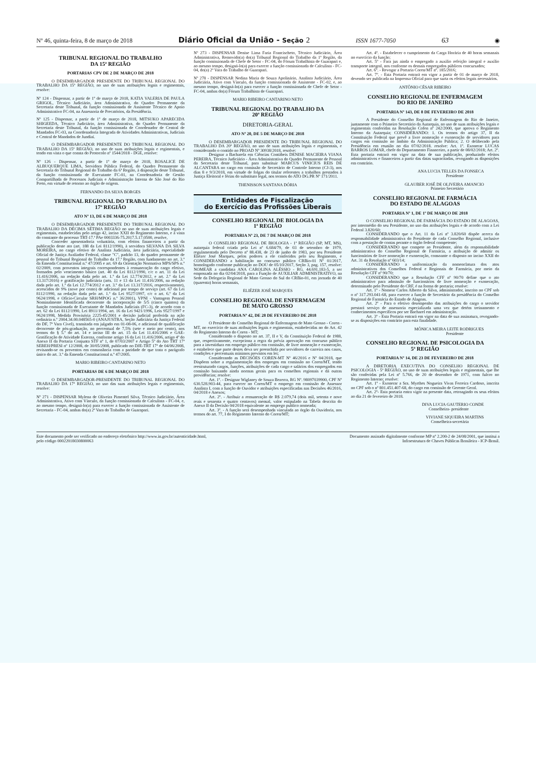Nº 46, quinta-feira, 8 de março de 2018 Diário Oficial da União - Seção 2 ISSN 1677-7050 63 ◉
TRIBUNAL REGIONAL DO TRABALHO
DA 15ª REGIÃO
PORTARIAS CPV DE 2 DE MARÇO DE 2018
O DESEMBARGADOR PRESIDENTE DO TRIBUNAL REGIONAL DO TRABALHO DA 15ª REGIÃO, no uso de suas atribuições legais e regimentais, resolve:
Nº 124 - Dispensar, a partir de 1º de março de 2018, KATIA VALERIA DE PAULA GRIGOL, Técnico Judiciário, área Administrativa, do Quadro Permanente da Secretaria deste Tribunal, da função comissionada de Assistente Técnico de Apoio Administrativo FC-04, na Assessoria de Precatórios, da Presidência.
Nº 125 - Dispensar, a partir de 1º de março de 2018, MITSUKO APARECIDA SHIGEEDA, Técnico Judiciário, área Administrativa, do Quadro Permanente da Secretaria deste Tribunal, da função comissionada de Coordenador de Central de Mandados FC-03, na Coordenadoria Integrada de Atividades Administrativas, Judiciais e Central de Mandados de Jundiaí.
O DESEMBARGADOR PRESIDENTE DO TRIBUNAL REGIONAL DO TRABALHO DA 15ª REGIÃO, no uso de suas atribuições legais e regimentais, e tendo em vista o que consta do Protocolo nº 1544/2018 - DGE, resolve:
Nº 126 - Dispensar, a partir de 1º de março de 2018, ROSALICE DE ALBUQUERQUE LIMA, Servidora Pública Federal, do Quadro Permanente da Secretaria do Tribunal Regional do Trabalho da 6ª Região, à disposição deste Tribunal, da função comissionada de Executante FC-01, na Coordenadoria de Gestão Compartilhada de Processos Judiciais e Administração Interna de São José do Rio Preto, em virtude de retorno ao órgão de origem.
FERNANDO DA SILVA BORGES
TRIBUNAL REGIONAL DO TRABALHO DA
17ª REGIÃO
ATO Nº 13, DE 6 DE MARÇO DE 2018
O DESEMBARGADOR PRESIDENTE DO TRIBUNAL REGIONAL DO TRABALHO DA DÉCIMA SÉTIMA REGIÃO no uso de suas atribuições legais e regimentais, estabelecidas pelo artigo 42, inciso XXII do Regimento Interno, e à vista do constante do processo TRT-17.ª PAe 0003336-75.2017.5.17.0500, resolve,
Conceder aposentadoria voluntária, com efeitos financeiros a partir da publicação deste ato (art. 188 da Lei 8112/1990), à servidora SILVANA DA SILVA MOREIRA, no cargo efetivo de Analista Judiciária, área judiciária, especialidade Oficial de Justiça Avaliador Federal, classe "C", padrão 13, do quadro permanente de pessoal do Tribunal Regional do Trabalho da 17.ª Região, com fundamento no art. 3.º da Emenda Constitucional n.º 47/2005 e art. 69 da Orientação Normativa MPS/SPS n.º 02/2009, com proventos integrais correspondentes à remuneração do cargo efetivo, formados pelo vencimento básico (art. 40 da Lei 8112/1990, c/c o art. 11 da Lei 11.416/2006, na redação dada pelo art. 1.º da Lei 12.774/2012, e art. 2.º da Lei 13.317/2016) e gratificação judiciária (arts. 11 e 13 da Lei 11.416/2006, na redação dada pelo art. 1.º da Lei 12.774/2012 e art. 3.º da Lei 13.317/2016, respectivamente), acrescidos de 9% (nove por cento) de adicional por tempo de serviço (art. 67 da Lei 8112/1990, na redação dada pelo art. 1.º da Lei 9527/1997, c/c o art. 6.º da Lei 9624/1998, e Ofício-Circular SRH/MPOG n.º 36/2001), VPNI - Vantagem Pessoal Nominalmente Identificada decorrente da incorporação de 5/5 (cinco quintos) da função comissionada de Executante de Mandados Judiciais (FC-3), de acordo com o art. 62 da Lei 8112/1990, Lei 8911/1994, art. 16 da Lei 9421/1996, Leis 9527/1997 e 9624/1998, Medida Provisória 2225-45/2001 e decisão judicial proferida na ação ordinária n.º 2004.34.00.048565-0 (ANAJUSTRA, Seção Judiciária da Justiça Federal do DF, 7ª Vara Cível), transitada em julgado em 01-08-06, e adicional de qualificação decorrente de pós-graduação, no percentual de 7,5% (sete e meio por cento), nos termos do § 5.º do art. 14 e inciso III do art. 15 da Lei 11.416/2006 e GAE-Gratificação de Atividade Externa, conforme artigo 16 da Lei 11.416/2006, artigo 4º do Anexo II da Portaria Conjunta STF nº 1, de 07/03/2007 e Artigo 5º do Ato TRT 17ª SEREH/PRESI nº 12/2008, de 30/05/2008, publicado no DJE-TRT 17ª de 04/06/2008, revisando-se os proventos em consonância com a paridade de que trata o parágrafo único do art. 3.º da Emenda Constitucional n.º 47/2005.
MARIO RIBEIRO CANTARINO NETO
PORTARIAS DE 6 DE MARÇO DE 2018
O DESEMBARGADOR-PRESIDENTE DO TRIBUNAL REGIONAL DO TRABALHO DA 17ª REGIÃO, no uso das suas atribuições legais e regimentais, resolve:
Nº 271 - DISPENSAR Mylena de Oliveira Pimentel Silva, Técnico Judiciário, Área Administrativa, Ativo com Vínculo, da função comissionada de Calculista - FC-04, e, ao mesmo tempo, designá-lo(a) para exercer a função comissionada de Assistente de Secretaria - FC-04, ambas do(a) 2ª Vara do Trabalho de Guarapari.
Nº 273 - DISPENSAR Denise Lima Faria Francischeto, Técnico Judiciário, Área Administrativa, Removido(a) do(a) Tribunal Regional do Trabalho da 1ª Região, da função comissionada de Chefe de Setor - FC-04, do Fórum Trabalhista de Guarapari e, ao mesmo tempo, designá-lo(a) para exercer a função comissionada de Calculista - FC-04, do(a) 2ª Vara do Trabalho de Guarapari.
Nº 278 - DISPENSAR Nedina Maria de Souza Apolinário, Analista Judiciário, Área Judiciária, Ativo com Vínculo, da função comissionada de Assistente - FC-02, e, ao mesmo tempo, designá-lo(a) para exercer a função comissionada de Chefe de Setor - FC-04, ambas do(a) Fórum Trabalhista de Guarapari.
MARIO RIBEIRO CANTARINO NETO
TRIBUNAL REGIONAL DO TRABALHO DA
20ª REGIÃO
DIRETORIA-GERAL
ATO Nº 20, DE 5 DE MARÇO DE 2018
O DESEMBARGADOR PRESIDENTE DO TRIBUNAL REGIONAL DO TRABALHO DA 20ª REGIÃO, no uso de suas atribuições legais e regimentais, e considerando o contido no PROAD Nº 30938/2018, resolve:
Designar a Bacharela em Ciências Contábeis DENISE MACIEIRA VIANA PEREIRA, Técnico Judiciário - Área Administrativa do Quadro Permanente de Pessoal da Secretaria deste Tribunal, para substituir MARCUS VINICIUS REIS DE ALCANTARA no cargo em comissão de Secretário de Controle Interno (CJ-3), nos dias 8 e 9/3/2018, em virtude de folgas do titular referentes a trabalhos prestados à Justiça Eleitoral e férias do substituto legal, nos termos do ATO DG.PR Nº 171/2011.
THENISSON SANTANA DÓRIA
Entidades de Fiscalização
do Exercício das Profissões Liberais
CONSELHO REGIONAL DE BIOLOGIA DA
1ª REGIÃO
PORTARIA Nº 23, DE 7 DE MARÇO DE 2018
O CONSELHO REGIONAL DE BIOLOGIA - 1ª REGIÃO (SP, MT, MS), autarquia federal criada pela Lei nº 6.684/79, de 03 de setembro de 1979, regulamentada pelo Decreto nº 88.438, de 23 de junho de 1983, por seu Presidente Eliézer José Marques, pelos poderes a ele conferidos pelo seu Regimento, e CONSIDERANDO a habilitação no concurso público CRBio-01 Nº 01/2017, homologado conforme publicação no DOU de 05/10/2017, Seção 3, pag. 157, resolve: NOMEAR a candidata ANA CAROLINA ALÉSSIO - RG. 44.691.183-5, a ser empossada no dia 02/04/2018, para a Função de AUXILIAR ADMINISTRATIVO, na Sede da Delegacia Regional de Mato Grosso do Sul do CRBio-01, em jornada de 40 (quarenta) horas semanais,
ELIÉZER JOSÉ MARQUES
CONSELHO REGIONAL DE ENFERMAGEM
DE MATO GROSSO
PORTARIA Nº 42, DE 28 DE FEVEREIRO DE 2018
O Presidente do Conselho Regional de Enfermagem de Mato Grosso - Coren - MT, no exercício de suas atribuições legais e regimentais, estabelecidas no do Art. 42 do Regimento Interno do Coren - MT;
Considerando o disposto no art. 37, II e V, da Constituição Federal de 1988, que, respectivamente, excepciona a regra da prévia aprovação em concurso público para a investidura em emprego público em comissão, de livre nomeação e exoneração, e estabelece que parte destes deva ser preenchida por servidores de carreira nos casos, condições e percentuais mínimos previstos em lei;
Considerando as DECISÕES COREN-MT Nº 46/2016 e Nº 04/2018, que Dispõem sobre a regulamentação dos empregos em comissão no Coren/MT, tendo reestruturado cargos, funções, atribuições de cada cargo e salários dos empregados em comissão baixando ainda normas gerais para os conselhos regionais e dá outras providências; resolve:
Art. 1º. - Designar Wiglaney de Souza Bezerra, RG Nº. 98097039900, CPF Nº 630.528.903-44, para exercer no Coren/MT o emprego em comissão de Assessor Analista I, com a função de Ouvidor e atribuições especificadas nas Decisões 46/2016, 04/2018 e Anexos;
Art. 2º. - Atribuir a remuneração de R$ 2.079,74 (dois mil, setenta e nove reais e sessenta e quatro centavos) mensal, valor estipulado na Tabela descrita do Anexo II da Decisão 04/2018 equivalente ao emprego publico nomeada;
Art. 3º. - A função será desempenhada vinculada ao órgão da Ouvidoria, nos termos do art. 77, I do Regimento Interno do Coren/MT;
Art. 4º. - Estabelecer o cumprimento da Carga Horária de 40 horas semanais no exercício da função;
Art. 5º - Fara jus ainda o empregado a auxilio refeição integral e auxílio transporte integral, nos conforme os demais empregados públicos concursados;
Art. 6º. - Revogar a Portaria Coren/MT nº. 185/2016;
Art. 7º. - Esta Portaria entrará em vigor a partir de 01 de março de 2018, devendo ser publicada na Imprensa Oficial para que surta os efeitos legais necessários.
ANTÔNIO CÉSAR RIBEIRO
CONSELHO REGIONAL DE ENFERMAGEM
DO RIO DE JANEIRO
PORTARIA Nº 143, DE 8 DE FEVEREIRO DE 2018
A Presidente do Conselho Regional de Enfermagem do Rio de Janeiro, juntamente com o Primeiro Secretário da Autarquia, no uso de suas atribuições legais e regimentais conferidas na Resolução Cofen nº 242/2000, que aprova o Regimento Interno da Autarquia; CONSIDERANDO: 1. Os termos do artigo 37, II da Constituição Federal que prevê a livre nomeação e exoneração de servidores para cargos em comissão no âmbito da Administração Pública; 2. O deliberado pela Presidência em reunião no dia 07/02/2018. resolve: Art. 1º. Exonerar LUCAS BARROS LOMAR, chefe do Departamento Financeiro, a partir de 08/02/2018; Art. 2º. Esta portaria entrará em vigor na data de sua publicação, produzindo efeitos administrativos e financeiros a partir das datas supracitadas, revogando as disposições em contrário.
ANA LUCIA TELLES DA FONSECA
Presidente
GLAUBER JOSÉ DE OLIVEIRA AMANCIO
Primeiro Secretário
CONSELHO REGIONAL DE FARMÁCIA
DO ESTADO DE ALAGOAS
PORTARIA Nº 1, DE 1º DE MARÇO DE 2018
O CONSELHO REGIONAL DE FARMÁCIA DO ESTADO DE ALAGOAS, por intermédio do seu Presidente, no uso das atribuições legais e de acordo com a Lei Federal 3.820/60;
CONSIDERANDO que o Art. 11 da Lei nº 3.820/60 dispõe acerca da responsabilidade administrativa do Presidente de cada Conselho Regional, inclusive com a prestação de contas perante o órgão federal competente;
CONSIDERANDO que compete ao Presidente, além da responsabilidade administrativa do Conselho Regional de Farmácia, a atribuição de admitir os funcionários de livre nomeação e exoneração, consoante o disposto no inciso XXII do Art. 31 da Resolução nº 603/14;
CONSIDERANDO a uniformização da nomenclatura dos atos administrativos dos Conselhos Federal e Regionais de Farmácia, por meio da Resolução CFF nº 90/70;
CONSIDERANDO que a Resolução CFF nº 90/70 define que o ato administrativo para admissão de funcionários de livre nomeação e exoneração, determinado pelo Presidente do CRF, é na forma de portaria; resolve:
Art. 1º - Nomear Carlos Alberto da Silva, administrador, inscrito no CPF sob o nº 317.293.041-68, para exercer a função de Secretário da presidência do Conselho Regional de Farmácia do Estado de Alagoas.
Art. 2º - Para o efetivo desempenho das atribuições do cargo o servidor prestará serviço de assessoria especializada uma vez que detém treinamento e conhecimentos específicos por ser Bacharel em administração.
Art. 3º - Esta Portaria entrará em vigor na data de sua assinatura, revogando-se as disposições em contrário para esta finalidade.
MÔNICA MEIRA LEITE RODRIGUES
Presidente
CONSELHO REGIONAL DE PSICOLOGIA DA
5ª REGIÃO
PORTARIA Nº 14, DE 23 DE FEVEREIRO DE 2018
A DIRETORIA EXECUTIVA DO CONSELHO REGIONAL DE PSICOLOGIA - 5ª REGIÃO, no uso de suas atribuições legais e regimentais, que lhe são conferidas pela Lei nº 5.766, de 20 de dezembro de 1971, com fulcro no Regimento Interno; resolve:
Art. 1º - Exonerar a Sra. Myrthes Nogueira Vivas Ferreira Cardoso, inscrita no CPF sob o nº 801.451.407-68, do cargo em comissão de Gerente Geral.
Art. 2º- Esta portaria entra vigor na presente data, retroagindo os seus efeitos ao dia 21 de fevereiro de 2018.
DIVA LUCIA GAUTERIO CONDE
Conselheira- presidente
VIVIANE SIQUEIRA MARTINS
Conselheira-secretária
Este documento pode ser verificado no endereço eletrônico http://www.in.gov.br/autenticidade.html,
pelo código 00022018030800063
Documento assinado digitalmente conforme MP nº 2.200-2 de 24/08/2001, que institui a
Infraestrutura de Chaves Públicas Brasileira - ICP-Brasil.